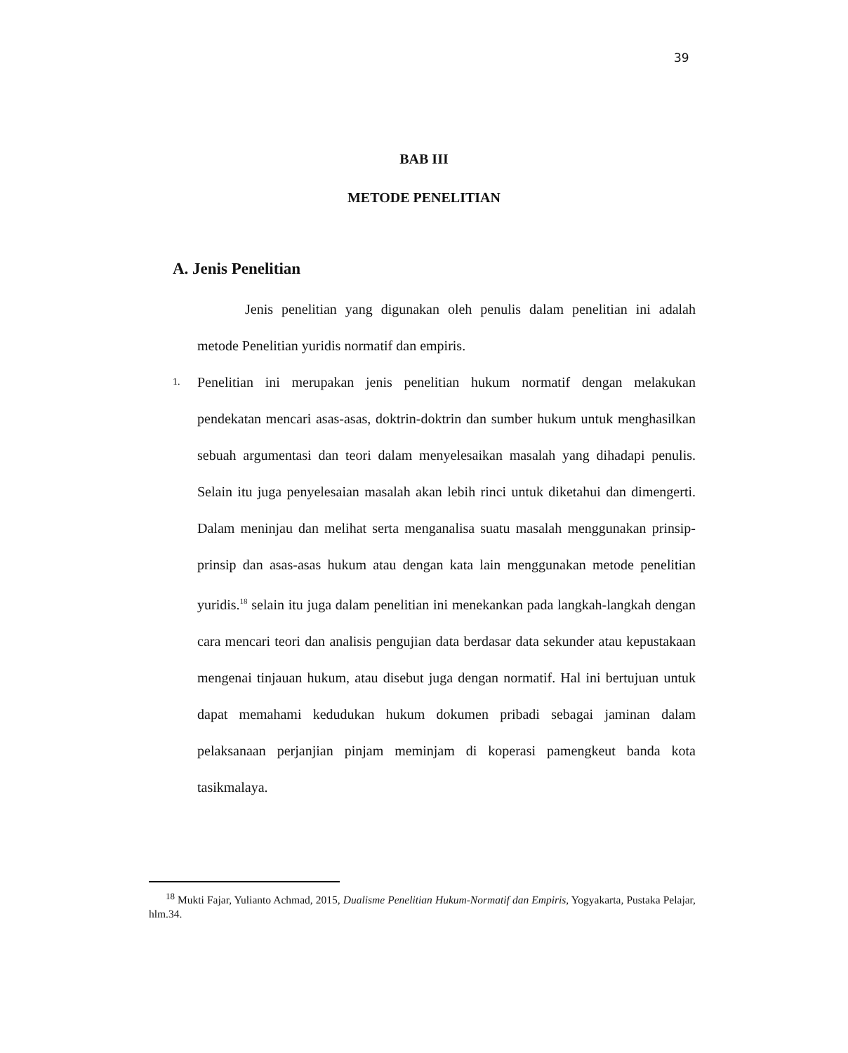39
BAB III
METODE PENELITIAN
A. Jenis Penelitian
Jenis penelitian yang digunakan oleh penulis dalam penelitian ini adalah metode Penelitian yuridis normatif dan empiris.
1.
Penelitian ini merupakan jenis penelitian hukum normatif dengan melakukan pendekatan mencari asas-asas, doktrin-doktrin dan sumber hukum untuk menghasilkan sebuah argumentasi dan teori dalam menyelesaikan masalah yang dihadapi penulis. Selain itu juga penyelesaian masalah akan lebih rinci untuk diketahui dan dimengerti. Dalam meninjau dan melihat serta menganalisa suatu masalah menggunakan prinsip-prinsip dan asas-asas hukum atau dengan kata lain menggunakan metode penelitian yuridis.<sup>18</sup> selain itu juga dalam penelitian ini menekankan pada langkah-langkah dengan cara mencari teori dan analisis pengujian data berdasar data sekunder atau kepustakaan mengenai tinjauan hukum, atau disebut juga dengan normatif. Hal ini bertujuan untuk dapat memahami kedudukan hukum dokumen pribadi sebagai jaminan dalam pelaksanaan perjanjian pinjam meminjam di koperasi pamengkeut banda kota tasikmalaya.
<sup>18</sup> Mukti Fajar, Yulianto Achmad, 2015, Dualisme Penelitian Hukum-Normatif dan Empiris, Yogyakarta, Pustaka Pelajar, hlm.34.